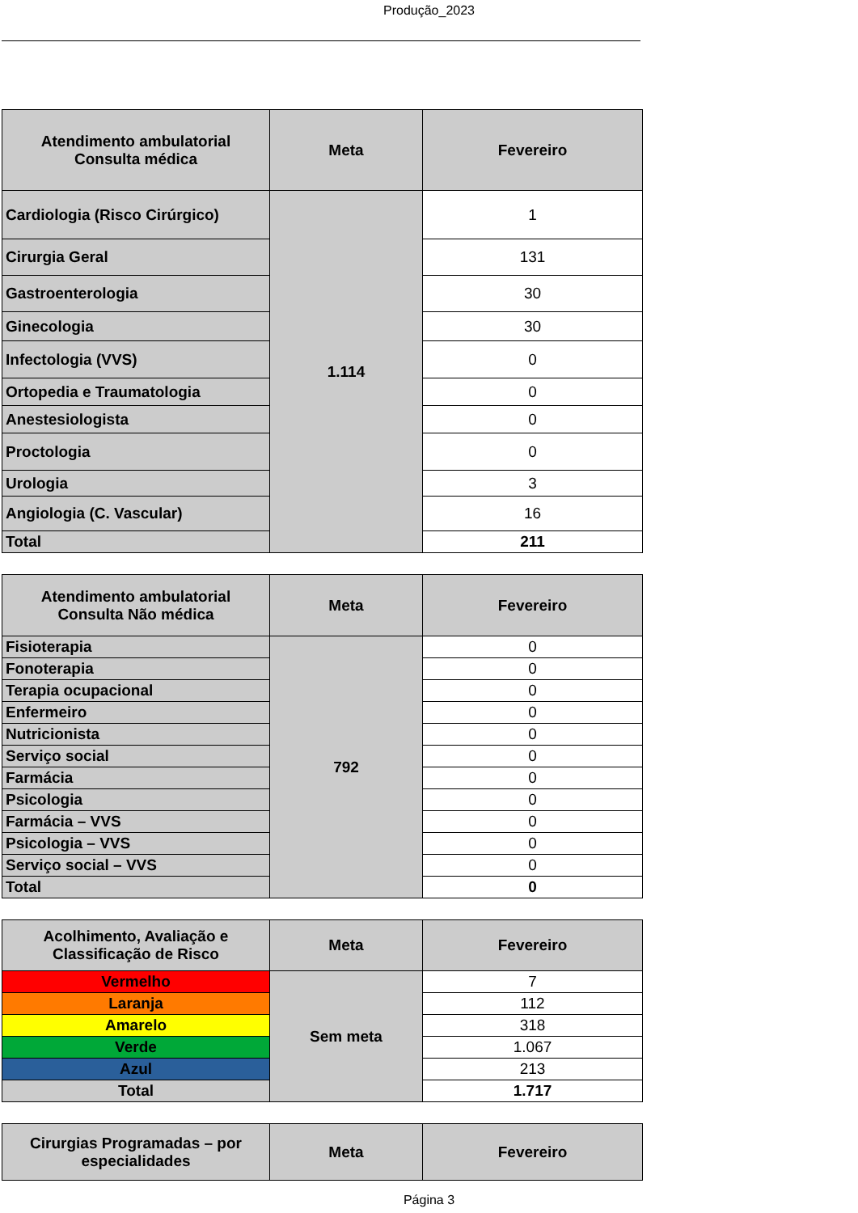Produção_2023
| Atendimento ambulatorial Consulta médica | Meta | Fevereiro |
| --- | --- | --- |
| Cardiologia (Risco Cirúrgico) | 1.114 | 1 |
| Cirurgia Geral | | 131 |
| Gastroenterologia | | 30 |
| Ginecologia | | 30 |
| Infectologia (VVS) | | 0 |
| Ortopedia e Traumatologia | | 0 |
| Anestesiologista | | 0 |
| Proctologia | | 0 |
| Urologia | | 3 |
| Angiologia (C. Vascular) | | 16 |
| Total | | 211 |
| Atendimento ambulatorial Consulta Não médica | Meta | Fevereiro |
| --- | --- | --- |
| Fisioterapia | 792 | 0 |
| Fonoterapia | | 0 |
| Terapia ocupacional | | 0 |
| Enfermeiro | | 0 |
| Nutricionista | | 0 |
| Serviço social | | 0 |
| Farmácia | | 0 |
| Psicologia | | 0 |
| Farmácia – VVS | | 0 |
| Psicologia – VVS | | 0 |
| Serviço social – VVS | | 0 |
| Total | | 0 |
| Acolhimento, Avaliação e Classificação de Risco | Meta | Fevereiro |
| --- | --- | --- |
| Vermelho | Sem meta | 7 |
| Laranja | | 112 |
| Amarelo | | 318 |
| Verde | | 1.067 |
| Azul | | 213 |
| Total | | 1.717 |
| Cirurgias Programadas – por especialidades | Meta | Fevereiro |
| --- | --- | --- |
Página 3